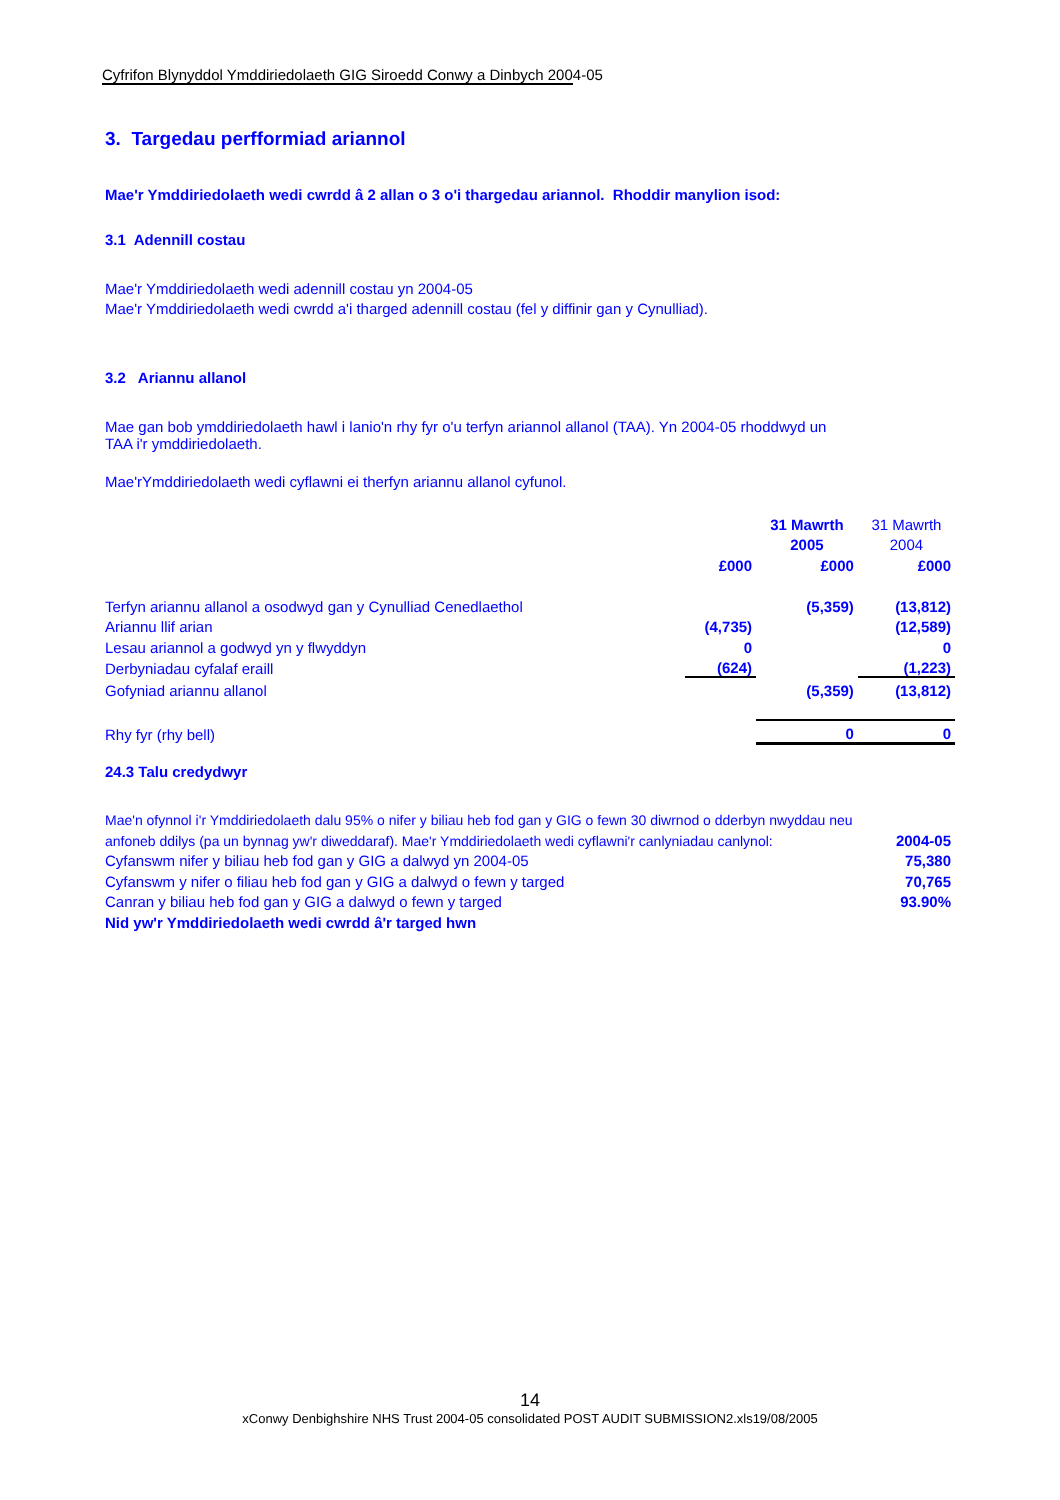Cyfrifon Blynyddol Ymddiriedolaeth GIG Siroedd Conwy a Dinbych 2004-05
3. Targedau perfformiad ariannol
Mae'r Ymddiriedolaeth wedi cwrdd â 2 allan o 3 o'i thargedau ariannol. Rhoddir manylion isod:
3.1 Adennill costau
Mae'r Ymddiriedolaeth wedi adennill costau yn 2004-05
Mae'r Ymddiriedolaeth wedi cwrdd a'i tharged adennill costau (fel y diffinir gan y Cynulliad).
3.2 Ariannu allanol
Mae gan bob ymddiriedolaeth hawl i lanio'n rhy fyr o'u terfyn ariannol allanol (TAA). Yn 2004-05 rhoddwyd un
TAA i'r ymddiriedolaeth.
Mae'rYmddiriedolaeth wedi cyflawni ei therfyn ariannu allanol cyfunol.
| | | 31 Mawrth | 31 Mawrth |
| | | 2005 | 2004 |
| | £000 | £000 | £000 |
| Terfyn ariannu allanol a osodwyd gan y Cynulliad Cenedlaethol | | (5,359) | (13,812) |
| Ariannu llif arian | (4,735) | | (12,589) |
| Lesau ariannol a godwyd yn y flwyddyn | 0 | | 0 |
| Derbyniadau cyfalaf eraill | (624) | | (1,223) |
| Gofyniad ariannu allanol | | (5,359) | (13,812) |
| Rhy fyr (rhy bell) | | 0 | 0 |
24.3 Talu credydwyr
| Mae'n ofynnol i'r Ymddiriedolaeth dalu 95% o nifer y biliau heb fod gan y GIG o fewn 30 diwrnod o dderbyn nwyddau neu | |
| anfoneb ddilys (pa un bynnag yw'r diweddaraf). Mae'r Ymddiriedolaeth wedi cyflawni'r canlyniadau canlynol: | 2004-05 |
| Cyfanswm nifer y biliau heb fod gan y GIG a dalwyd yn 2004-05 | 75,380 |
| Cyfanswm y nifer o filiau heb fod gan y GIG a dalwyd o fewn y targed | 70,765 |
| Canran y biliau heb fod gan y GIG a dalwyd o fewn y targed | 93.90% |
| Nid yw'r Ymddiriedolaeth wedi cwrdd â'r targed hwn | |
14
xConwy Denbighshire NHS Trust 2004-05 consolidated POST AUDIT SUBMISSION2.xls19/08/2005